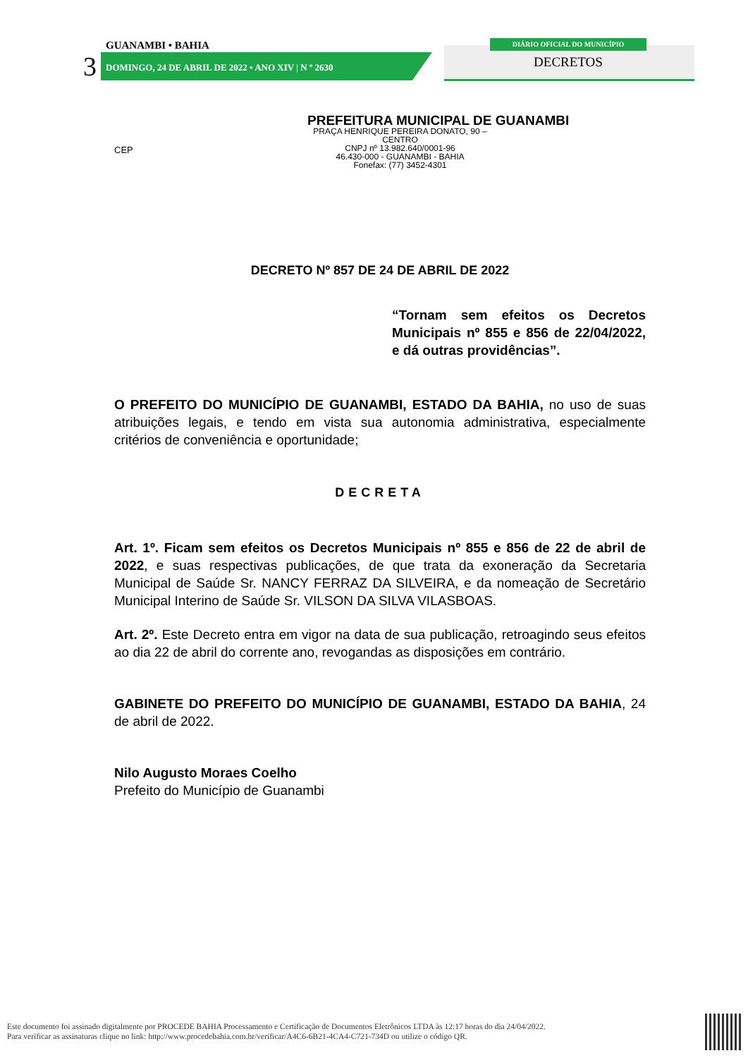GUANAMBI • BAHIA
3
DOMINGO, 24 DE ABRIL DE 2022 • ANO XIV | N º 2630
DIÁRIO OFICIAL DO MUNICÍPIO
DECRETOS
PREFEITURA MUNICIPAL DE GUANAMBI
CEP
PRAÇA HENRIQUE PEREIRA DONATO, 90 – CENTRO
CNPJ nº 13.982.640/0001-96
46.430-000 - GUANAMBI - BAHIA
Fonefax: (77) 3452-4301
DECRETO Nº 857 DE 24 DE ABRIL DE 2022
“Tornam sem efeitos os Decretos Municipais nº 855 e 856 de 22/04/2022, e dá outras providências”.
O PREFEITO DO MUNICÍPIO DE GUANAMBI, ESTADO DA BAHIA, no uso de suas atribuições legais, e tendo em vista sua autonomia administrativa, especialmente critérios de conveniência e oportunidade;
DECRETA
Art. 1º. Ficam sem efeitos os Decretos Municipais nº 855 e 856 de 22 de abril de 2022, e suas respectivas publicações, de que trata da exoneração da Secretaria Municipal de Saúde Sr. NANCY FERRAZ DA SILVEIRA, e da nomeação de Secretário Municipal Interino de Saúde Sr. VILSON DA SILVA VILASBOAS.
Art. 2º. Este Decreto entra em vigor na data de sua publicação, retroagindo seus efeitos ao dia 22 de abril do corrente ano, revogandas as disposições em contrário.
GABINETE DO PREFEITO DO MUNICÍPIO DE GUANAMBI, ESTADO DA BAHIA, 24 de abril de 2022.
Nilo Augusto Moraes Coelho
Prefeito do Município de Guanambi
Este documento foi assinado digitalmente por PROCEDE BAHIA Processamento e Certificação de Documentos Eletrônicos LTDA às 12:17 horas do dia 24/04/2022.
Para verificar as assinaturas clique no link: http://www.procedebahia.com.br/verificar/A4C6-6B21-4CA4-C721-734D ou utilize o código QR.